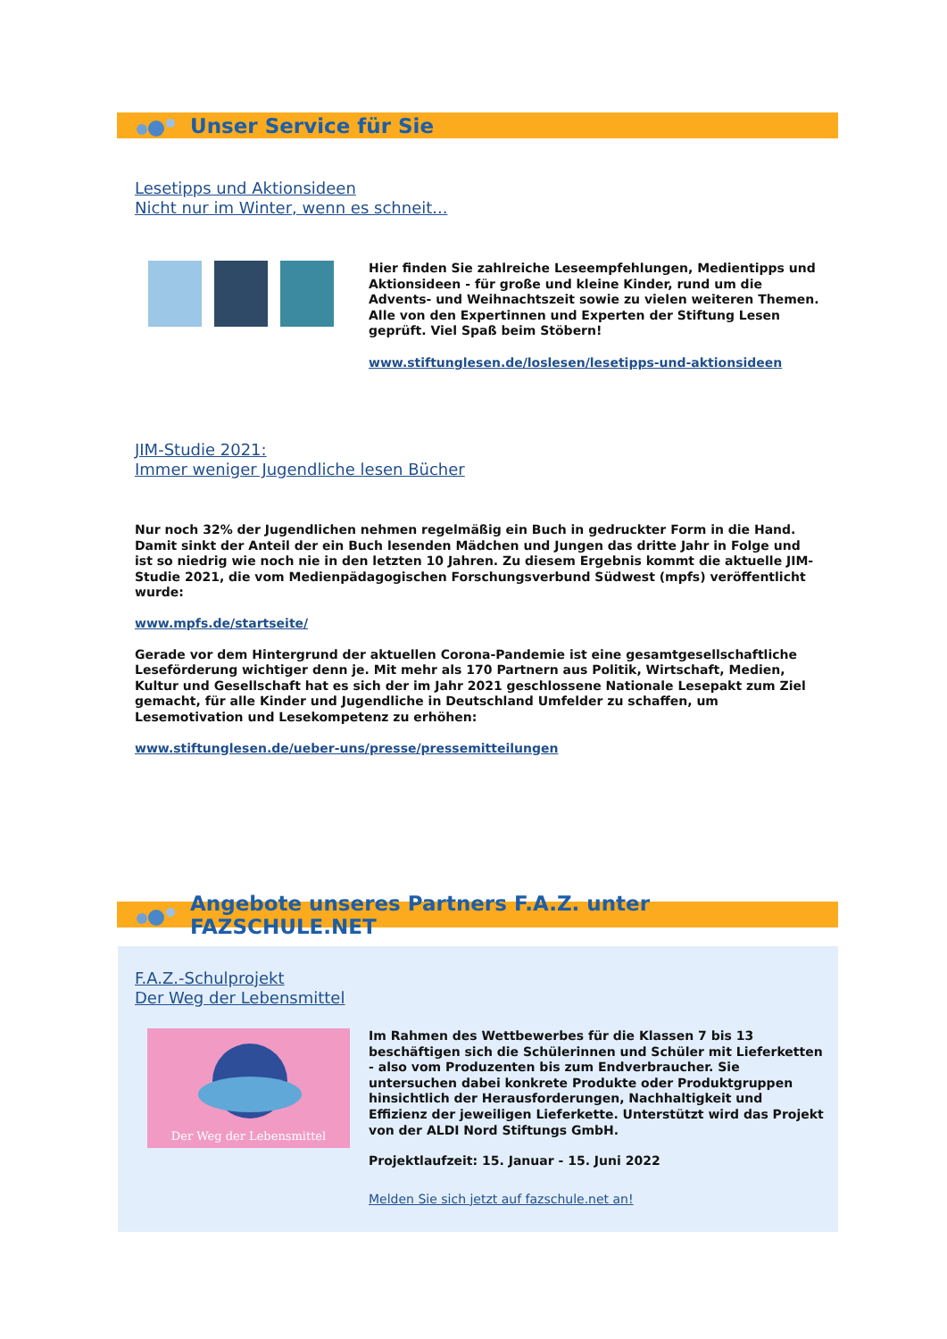Unser Service für Sie
Lesetipps und Aktionsideen
Nicht nur im Winter, wenn es schneit...
Hier finden Sie zahlreiche Leseempfehlungen, Medientipps und Aktionsideen - für große und kleine Kinder, rund um die Advents- und Weihnachtszeit sowie zu vielen weiteren Themen. Alle von den Expertinnen und Experten der Stiftung Lesen geprüft. Viel Spaß beim Stöbern!
www.stiftunglesen.de/loslesen/lesetipps-und-aktionsideen
JIM-Studie 2021:
Immer weniger Jugendliche lesen Bücher
Nur noch 32% der Jugendlichen nehmen regelmäßig ein Buch in gedruckter Form in die Hand. Damit sinkt der Anteil der ein Buch lesenden Mädchen und Jungen das dritte Jahr in Folge und ist so niedrig wie noch nie in den letzten 10 Jahren. Zu diesem Ergebnis kommt die aktuelle JIM-Studie 2021, die vom Medienpädagogischen Forschungsverbund Südwest (mpfs) veröffentlicht wurde:
www.mpfs.de/startseite/
Gerade vor dem Hintergrund der aktuellen Corona-Pandemie ist eine gesamtgesellschaftliche Leseförderung wichtiger denn je. Mit mehr als 170 Partnern aus Politik, Wirtschaft, Medien, Kultur und Gesellschaft hat es sich der im Jahr 2021 geschlossene Nationale Lesepakt zum Ziel gemacht, für alle Kinder und Jugendliche in Deutschland Umfelder zu schaffen, um Lesemotivation und Lesekompetenz zu erhöhen:
www.stiftunglesen.de/ueber-uns/presse/pressemitteilungen
Angebote unseres Partners F.A.Z. unter FAZSCHULE.NET
F.A.Z.-Schulprojekt
Der Weg der Lebensmittel
Der Weg der Lebensmittel
Im Rahmen des Wettbewerbes für die Klassen 7 bis 13 beschäftigen sich die Schülerinnen und Schüler mit Lieferketten - also vom Produzenten bis zum Endverbraucher. Sie untersuchen dabei konkrete Produkte oder Produktgruppen hinsichtlich der Herausforderungen, Nachhaltigkeit und Effizienz der jeweiligen Lieferkette. Unterstützt wird das Projekt von der ALDI Nord Stiftungs GmbH.
Projektlaufzeit: 15. Januar - 15. Juni 2022
Melden Sie sich jetzt auf fazschule.net an!